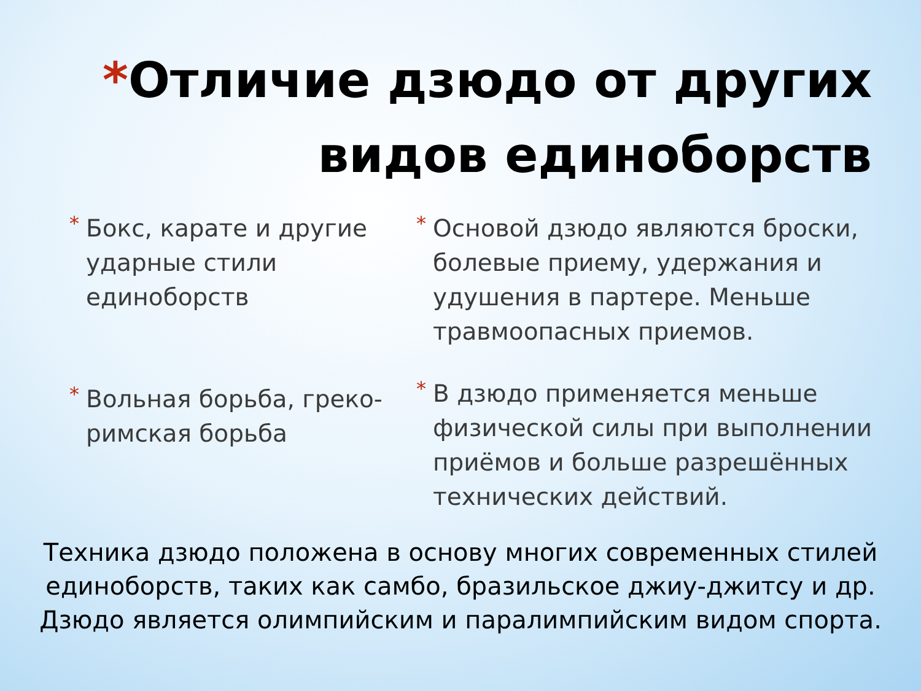*Отличие дзюдо от других видов единоборств
* Бокс, карате и другие ударные стили единоборств
* Вольная борьба, греко-римская борьба
* Основой дзюдо являются броски, болевые приему, удержания и удушения в партере. Меньше травмоопасных приемов.
* В дзюдо применяется меньше физической силы при выполнении приёмов и больше разрешённых технических действий.
Техника дзюдо положена в основу многих современных стилей единоборств, таких как самбо, бразильское джиу-джитсу и др. Дзюдо является олимпийским и паралимпийским видом спорта.